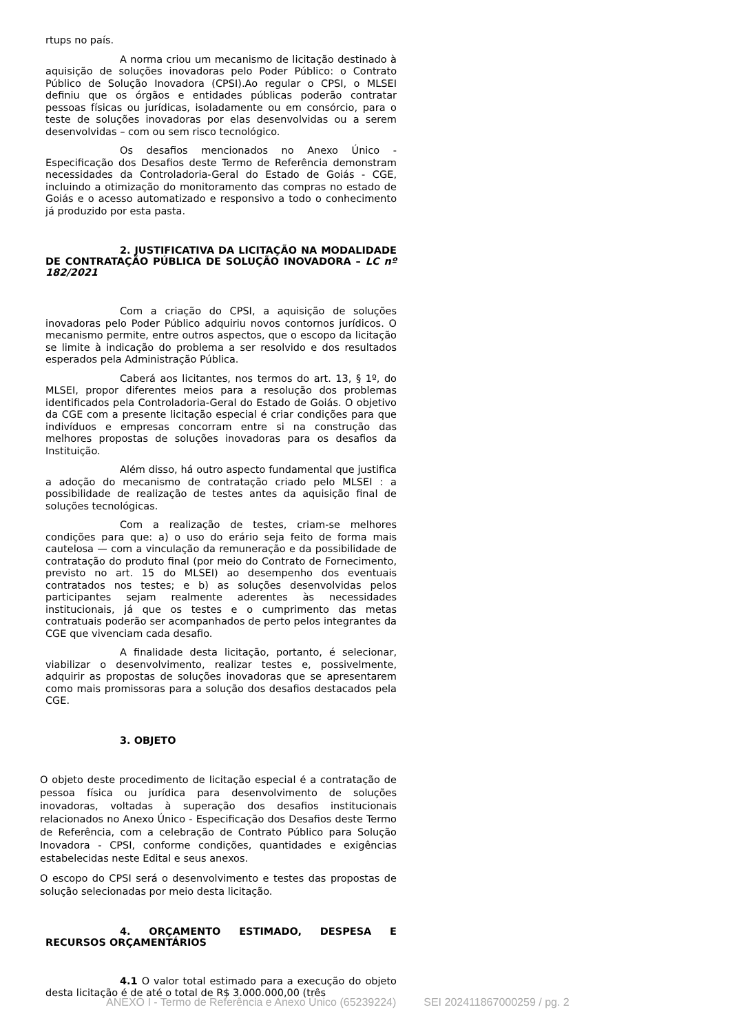rtups no país.
A norma criou um mecanismo de licitação destinado à aquisição de soluções inovadoras pelo Poder Público: o Contrato Público de Solução Inovadora (CPSI).Ao regular o CPSI, o MLSEI definiu que os órgãos e entidades públicas poderão contratar pessoas físicas ou jurídicas, isoladamente ou em consórcio, para o teste de soluções inovadoras por elas desenvolvidas ou a serem desenvolvidas – com ou sem risco tecnológico.
Os desafios mencionados no Anexo Único - Especificação dos Desafios deste Termo de Referência demonstram necessidades da Controladoria-Geral do Estado de Goiás - CGE, incluindo a otimização do monitoramento das compras no estado de Goiás e o acesso automatizado e responsivo a todo o conhecimento já produzido por esta pasta.
2. JUSTIFICATIVA DA LICITAÇÃO NA MODALIDADE DE CONTRATAÇÃO PÚBLICA DE SOLUÇÃO INOVADORA – LC nº 182/2021
Com a criação do CPSI, a aquisição de soluções inovadoras pelo Poder Público adquiriu novos contornos jurídicos. O mecanismo permite, entre outros aspectos, que o escopo da licitação se limite à indicação do problema a ser resolvido e dos resultados esperados pela Administração Pública.
Caberá aos licitantes, nos termos do art. 13, § 1º, do MLSEI, propor diferentes meios para a resolução dos problemas identificados pela Controladoria-Geral do Estado de Goiás. O objetivo da CGE com a presente licitação especial é criar condições para que indivíduos e empresas concorram entre si na construção das melhores propostas de soluções inovadoras para os desafios da Instituição.
Além disso, há outro aspecto fundamental que justifica a adoção do mecanismo de contratação criado pelo MLSEI : a possibilidade de realização de testes antes da aquisição final de soluções tecnológicas.
Com a realização de testes, criam-se melhores condições para que: a) o uso do erário seja feito de forma mais cautelosa — com a vinculação da remuneração e da possibilidade de contratação do produto final (por meio do Contrato de Fornecimento, previsto no art. 15 do MLSEI) ao desempenho dos eventuais contratados nos testes; e b) as soluções desenvolvidas pelos participantes sejam realmente aderentes às necessidades institucionais, já que os testes e o cumprimento das metas contratuais poderão ser acompanhados de perto pelos integrantes da CGE que vivenciam cada desafio.
A finalidade desta licitação, portanto, é selecionar, viabilizar o desenvolvimento, realizar testes e, possivelmente, adquirir as propostas de soluções inovadoras que se apresentarem como mais promissoras para a solução dos desafios destacados pela CGE.
3. OBJETO
O objeto deste procedimento de licitação especial é a contratação de pessoa física ou jurídica para desenvolvimento de soluções inovadoras, voltadas à superação dos desafios institucionais relacionados no Anexo Único - Especificação dos Desafios deste Termo de Referência, com a celebração de Contrato Público para Solução Inovadora - CPSI, conforme condições, quantidades e exigências estabelecidas neste Edital e seus anexos.
O escopo do CPSI será o desenvolvimento e testes das propostas de solução selecionadas por meio desta licitação.
4. ORÇAMENTO ESTIMADO, DESPESA E RECURSOS ORÇAMENTÁRIOS
4.1 O valor total estimado para a execução do objeto desta licitação é de até o total de R$ 3.000.000,00 (três
ANEXO I - Termo de Referência e Anexo Único (65239224) SEI 202411867000259 / pg. 2